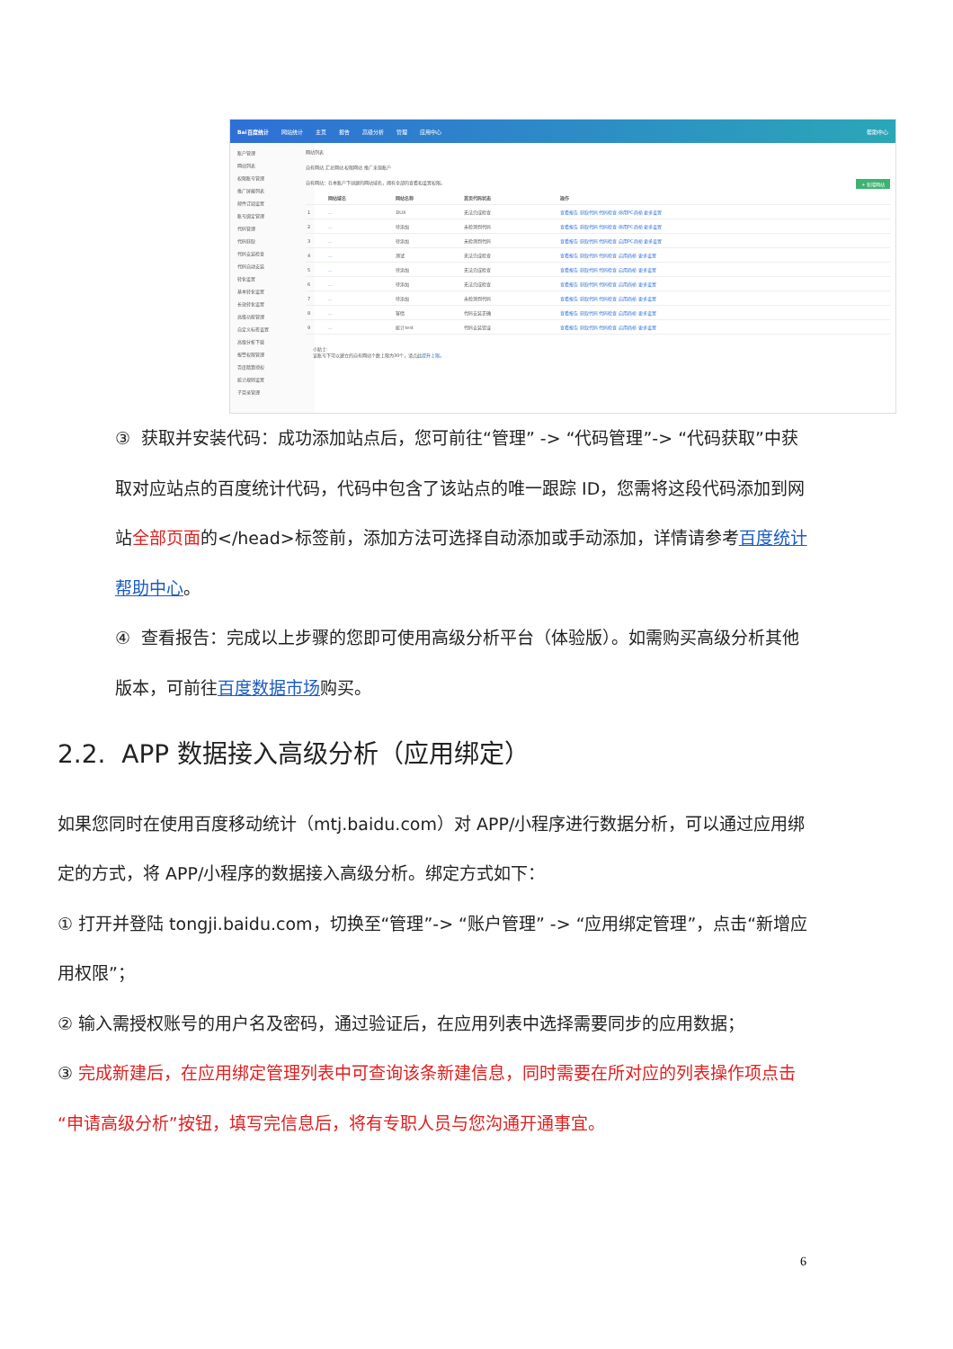Bai百度统计 网站统计 主页 报告 高级分析 管理 应用中心 帮助中心
账户管理
网站列表
权限账号管理
推广屏蔽列表
邮件订阅设置
账号绑定管理
代码管理
代码获取
代码安装检查
代码自动安装
转化设置
基本转化设置
长效转化设置
高级功能管理
自定义标签设置
高级分析下载
报警权限管理
百度精算授权
统计规则设置
子目录管理
网站列表
自有网站 汇总网站 权限网站 推广来源账户
自有网站：在本账户下创建的网站域名，拥有全部的查看和设置权限。 + 新增网站
| | 网站域名 | 网站名称 | 首页代码状态 | 操作 |
| --- | --- | --- | --- | --- |
| 1 | … | DUX | 无法完成检查 | 查看报告 获取代码 代码检查 停用PC商桥 更多设置 |
| 2 | … | 待添加 | 未检测到代码 | 查看报告 获取代码 代码检查 停用PC商桥 更多设置 |
| 3 | … | 待添加 | 未检测到代码 | 查看报告 获取代码 代码检查 启用PC商桥 更多设置 |
| 4 | … | 测试 | 无法完成检查 | 查看报告 获取代码 代码检查 启用商桥 更多设置 |
| 5 | … | 待添加 | 无法完成检查 | 查看报告 获取代码 代码检查 启用商桥 更多设置 |
| 6 | … | 待添加 | 无法完成检查 | 查看报告 获取代码 代码检查 启用商桥 更多设置 |
| 7 | … | 待添加 | 未检测到代码 | 查看报告 获取代码 代码检查 启用商桥 更多设置 |
| 8 | … | 客情 | 代码安装正确 | 查看报告 获取代码 代码检查 启用商桥 更多设置 |
| 9 | … | 统计test | 代码安装错误 | 查看报告 获取代码 代码检查 启用商桥 更多设置 |
小贴士:
该账号下可以建立的自有网站个数上限为30个，请点此提升上限。
③ 获取并安装代码：成功添加站点后，您可前往“管理” -> “代码管理”-> “代码获取”中获取对应站点的百度统计代码，代码中包含了该站点的唯一跟踪 ID，您需将这段代码添加到网站全部页面的</head>标签前，添加方法可选择自动添加或手动添加，详情请参考百度统计帮助中心。
④ 查看报告：完成以上步骤的您即可使用高级分析平台（体验版）。如需购买高级分析其他版本，可前往百度数据市场购买。
2.2. APP 数据接入高级分析（应用绑定）
如果您同时在使用百度移动统计（mtj.baidu.com）对 APP/小程序进行数据分析，可以通过应用绑定的方式，将 APP/小程序的数据接入高级分析。绑定方式如下：
① 打开并登陆 tongji.baidu.com，切换至“管理”-> “账户管理” -> “应用绑定管理”，点击“新增应用权限”；
② 输入需授权账号的用户名及密码，通过验证后，在应用列表中选择需要同步的应用数据；
③ 完成新建后，在应用绑定管理列表中可查询该条新建信息，同时需要在所对应的列表操作项点击“申请高级分析”按钮，填写完信息后，将有专职人员与您沟通开通事宜。
6